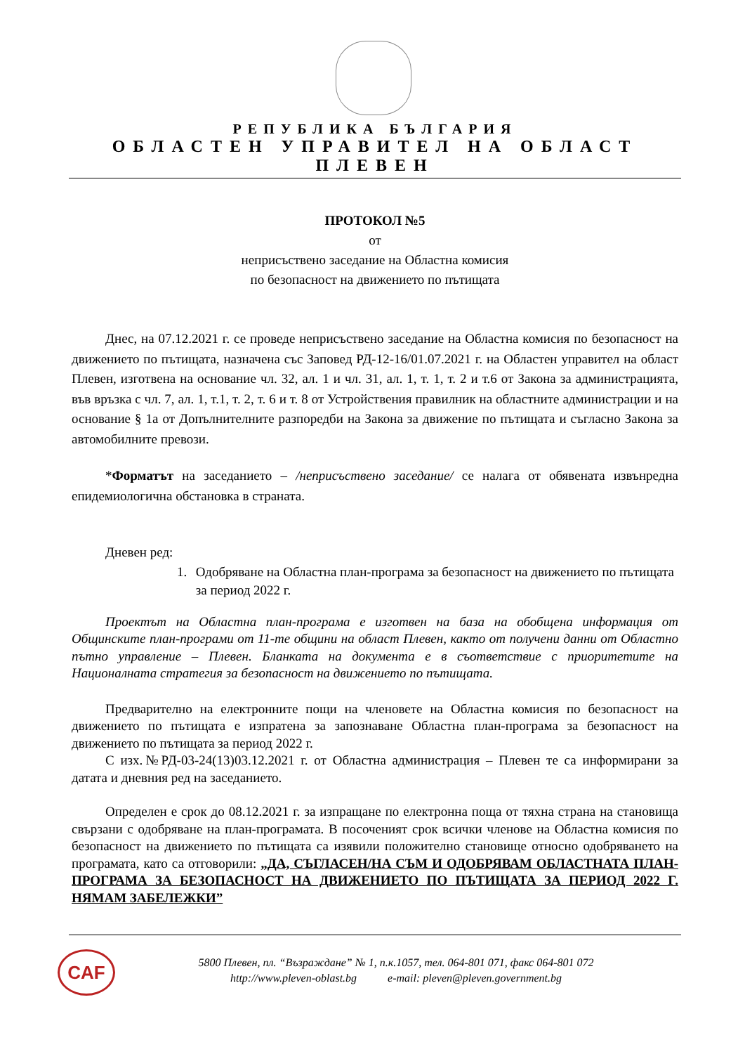РЕПУБЛИКА БЪЛГАРИЯ
ОБЛАСТЕН УПРАВИТЕЛ НА ОБЛАСТ ПЛЕВЕН
ПРОТОКОЛ №5
от
неприсъствено заседание на Областна комисия
по безопасност на движението по пътищата
Днес, на 07.12.2021 г. се проведе неприсъствено заседание на Областна комисия по безопасност на движението по пътищата, назначена със Заповед РД-12-16/01.07.2021 г. на Областен управител на област Плевен, изготвена на основание чл. 32, ал. 1 и чл. 31, ал. 1, т. 1, т. 2 и т.6 от Закона за администрацията, във връзка с чл. 7, ал. 1, т.1, т. 2, т. 6 и т. 8 от Устройствения правилник на областните администрации и на основание § 1а от Допълнителните разпоредби на Закона за движение по пътищата и съгласно Закона за автомобилните превози.
*Форматът на заседанието – /неприсъствено заседание/ се налага от обявената извънредна епидемиологична обстановка в страната.
Дневен ред:
1. Одобряване на Областна план-програма за безопасност на движението по пътищата за период 2022 г.
Проектът на Областна план-програма е изготвен на база на обобщена информация от Общинските план-програми от 11-те общини на област Плевен, както от получени данни от Областно пътно управление – Плевен. Бланката на документа е в съответствие с приоритетите на Националната стратегия за безопасност на движението по пътищата.
Предварително на електронните пощи на членовете на Областна комисия по безопасност на движението по пътищата е изпратена за запознаване Областна план-програма за безопасност на движението по пътищата за период 2022 г.
С изх.№РД-03-24(13)03.12.2021 г. от Областна администрация – Плевен те са информирани за датата и дневния ред на заседанието.
Определен е срок до 08.12.2021 г. за изпращане по електронна поща от тяхна страна на становища свързани с одобряване на план-програмата. В посоченият срок всички членове на Областна комисия по безопасност на движението по пътищата са изявили положително становище относно одобряването на програмата, като са отговорили: „ДА, СЪГЛАСЕН/НА СЪМ И ОДОБРЯВАМ ОБЛАСТНАТА ПЛАН-ПРОГРАМА ЗА БЕЗОПАСНОСТ НА ДВИЖЕНИЕТО ПО ПЪТИЩАТА ЗА ПЕРИОД 2022 Г. НЯМАМ ЗАБЕЛЕЖКИ”
CAF
5800 Плевен, пл. “Възраждане” № 1, п.к.1057, тел. 064-801 071, факс 064-801 072
http://www.pleven-oblast.bg e-mail: pleven@pleven.government.bg